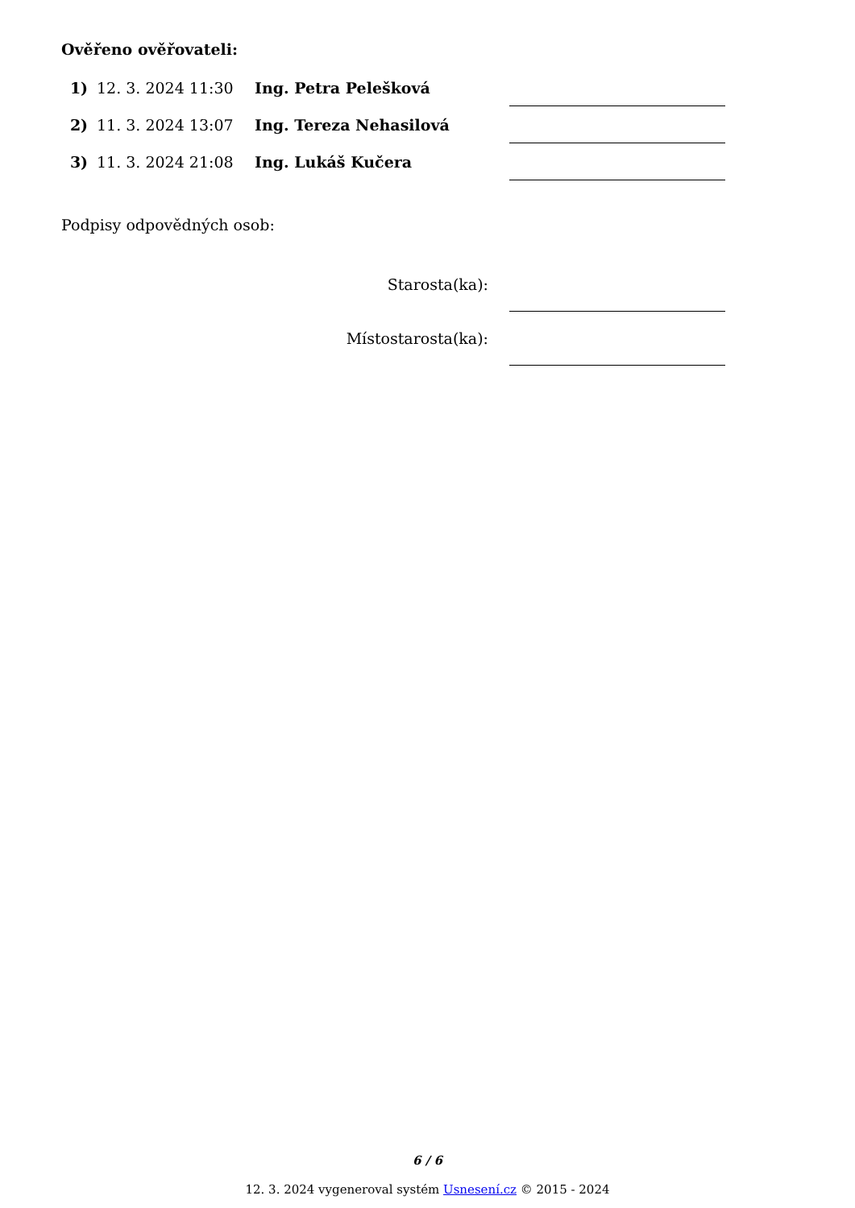Ověřeno ověřovateli:
| 1) | 12. 3. 2024 11:30 | Ing. Petra Pelešková | |
| 2) | 11. 3. 2024 13:07 | Ing. Tereza Nehasilová | |
| 3) | 11. 3. 2024 21:08 | Ing. Lukáš Kučera | |
Podpisy odpovědných osob:
| Starosta(ka): | |
| Místostarosta(ka): | |
6 / 6
12. 3. 2024 vygeneroval systém Usnesení.cz © 2015 - 2024